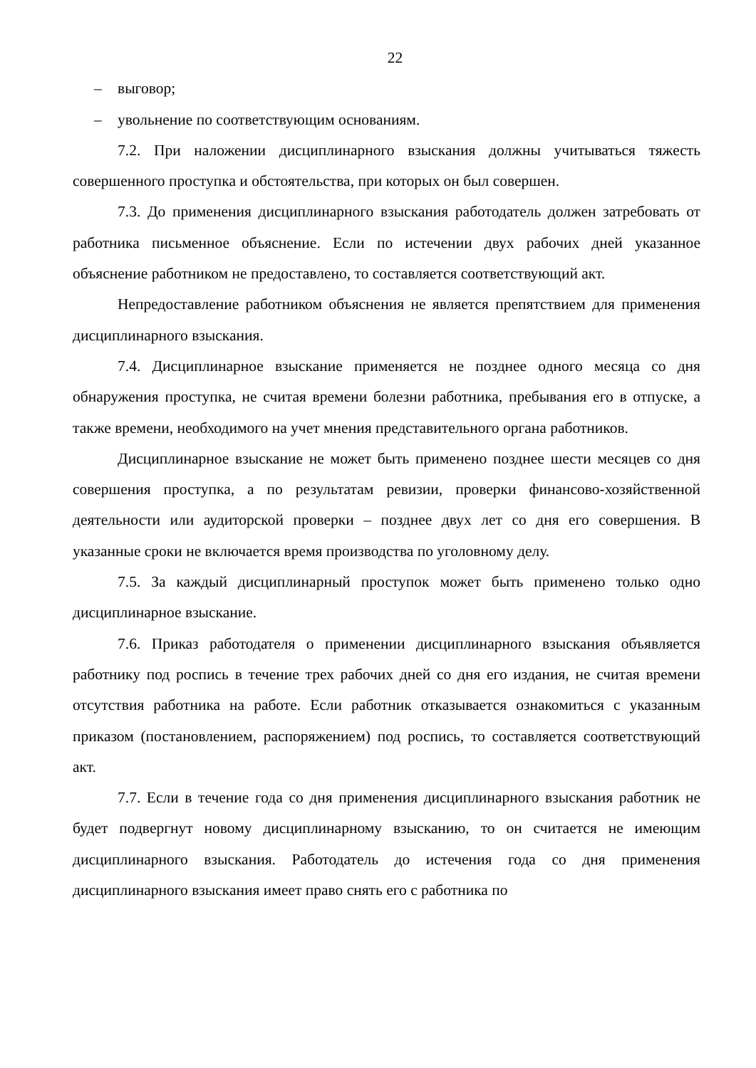22
– выговор;
– увольнение по соответствующим основаниям.
7.2. При наложении дисциплинарного взыскания должны учитываться тяжесть совершенного проступка и обстоятельства, при которых он был совершен.
7.3. До применения дисциплинарного взыскания работодатель должен затребовать от работника письменное объяснение. Если по истечении двух рабочих дней указанное объяснение работником не предоставлено, то составляется соответствующий акт.
Непредоставление работником объяснения не является препятствием для применения дисциплинарного взыскания.
7.4. Дисциплинарное взыскание применяется не позднее одного месяца со дня обнаружения проступка, не считая времени болезни работника, пребывания его в отпуске, а также времени, необходимого на учет мнения представительного органа работников.
Дисциплинарное взыскание не может быть применено позднее шести месяцев со дня совершения проступка, а по результатам ревизии, проверки финансово-хозяйственной деятельности или аудиторской проверки – позднее двух лет со дня его совершения. В указанные сроки не включается время производства по уголовному делу.
7.5. За каждый дисциплинарный проступок может быть применено только одно дисциплинарное взыскание.
7.6. Приказ работодателя о применении дисциплинарного взыскания объявляется работнику под роспись в течение трех рабочих дней со дня его издания, не считая времени отсутствия работника на работе. Если работник отказывается ознакомиться с указанным приказом (постановлением, распоряжением) под роспись, то составляется соответствующий акт.
7.7. Если в течение года со дня применения дисциплинарного взыскания работник не будет подвергнут новому дисциплинарному взысканию, то он считается не имеющим дисциплинарного взыскания. Работодатель до истечения года со дня применения дисциплинарного взыскания имеет право снять его с работника по